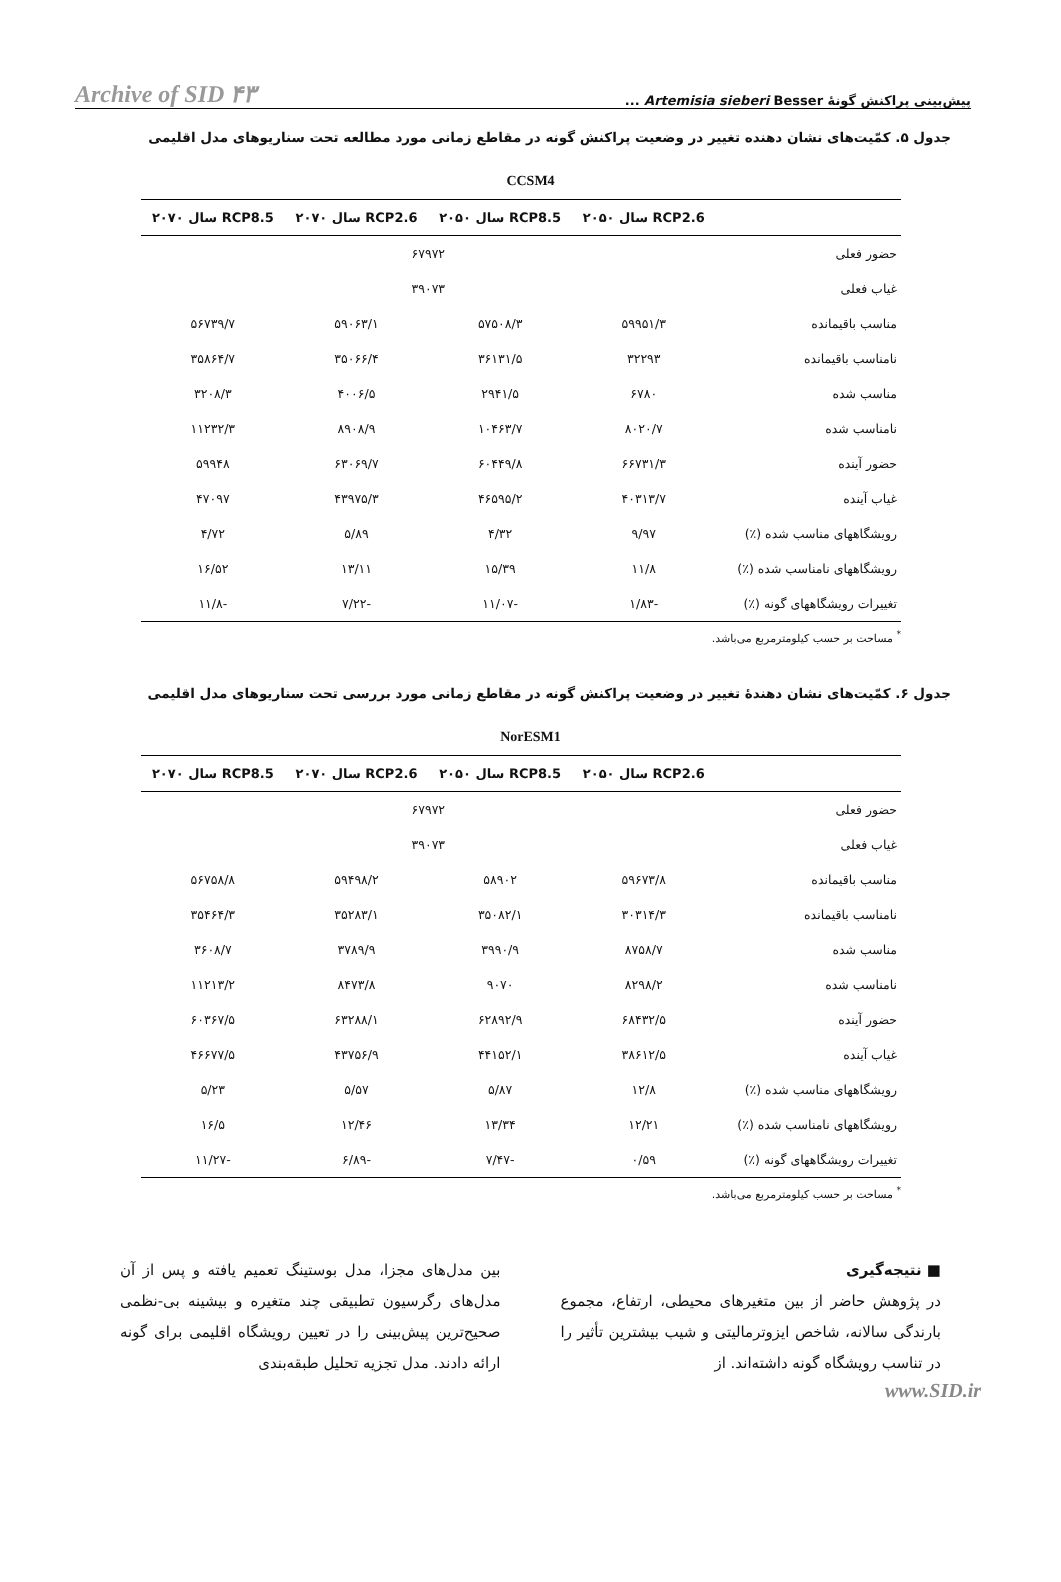پیش‌بینی پراکنش گونهٔ Artemisia sieberi Besser ... Archive of SID ۴۳
جدول ۵. کمّیت‌های نشان دهنده تغییر در وضعیت پراکنش گونه در مقاطع زمانی مورد مطالعه تحت سناریوهای مدل اقلیمی
CCSM4
| | RCP2.6 سال ۲۰۵۰ | RCP8.5 سال ۲۰۵۰ | RCP2.6 سال ۲۰۷۰ | RCP8.5 سال ۲۰۷۰ |
| --- | --- | --- | --- | --- |
| حضور فعلی | ۶۷۹۷۲ | | | |
| غیاب فعلی | ۳۹۰۷۳ | | | |
| مناسب باقیمانده | ۵۹۹۵۱/۳ | ۵۷۵۰۸/۳ | ۵۹۰۶۳/۱ | ۵۶۷۳۹/۷ |
| نامناسب باقیمانده | ۳۲۲۹۳ | ۳۶۱۳۱/۵ | ۳۵۰۶۶/۴ | ۳۵۸۶۴/۷ |
| مناسب شده | ۶۷۸۰ | ۲۹۴۱/۵ | ۴۰۰۶/۵ | ۳۲۰۸/۳ |
| نامناسب شده | ۸۰۲۰/۷ | ۱۰۴۶۳/۷ | ۸۹۰۸/۹ | ۱۱۲۳۲/۳ |
| حضور آینده | ۶۶۷۳۱/۳ | ۶۰۴۴۹/۸ | ۶۳۰۶۹/۷ | ۵۹۹۴۸ |
| غیاب آینده | ۴۰۳۱۳/۷ | ۴۶۵۹۵/۲ | ۴۳۹۷۵/۳ | ۴۷۰۹۷ |
| رویشگاههای مناسب شده (٪) | ۹/۹۷ | ۴/۳۲ | ۵/۸۹ | ۴/۷۲ |
| رویشگاههای نامناسب شده (٪) | ۱۱/۸ | ۱۵/۳۹ | ۱۳/۱۱ | ۱۶/۵۲ |
| تغییرات رویشگاههای گونه (٪) | -۱/۸۳ | -۱۱/۰۷ | -۷/۲۲ | -۱۱/۸ |
<sup>*</sup> مساحت بر حسب کیلومترمربع می‌باشد.
جدول ۶. کمّیت‌های نشان دهندهٔ تغییر در وضعیت پراکنش گونه در مقاطع زمانی مورد بررسی تحت سناریوهای مدل اقلیمی
NorESM1
| | RCP2.6 سال ۲۰۵۰ | RCP8.5 سال ۲۰۵۰ | RCP2.6 سال ۲۰۷۰ | RCP8.5 سال ۲۰۷۰ |
| --- | --- | --- | --- | --- |
| حضور فعلی | ۶۷۹۷۲ | | | |
| غیاب فعلی | ۳۹۰۷۳ | | | |
| مناسب باقیمانده | ۵۹۶۷۳/۸ | ۵۸۹۰۲ | ۵۹۴۹۸/۲ | ۵۶۷۵۸/۸ |
| نامناسب باقیمانده | ۳۰۳۱۴/۳ | ۳۵۰۸۲/۱ | ۳۵۲۸۳/۱ | ۳۵۴۶۴/۳ |
| مناسب شده | ۸۷۵۸/۷ | ۳۹۹۰/۹ | ۳۷۸۹/۹ | ۳۶۰۸/۷ |
| نامناسب شده | ۸۲۹۸/۲ | ۹۰۷۰ | ۸۴۷۳/۸ | ۱۱۲۱۳/۲ |
| حضور آینده | ۶۸۴۳۲/۵ | ۶۲۸۹۲/۹ | ۶۳۲۸۸/۱ | ۶۰۳۶۷/۵ |
| غیاب آینده | ۳۸۶۱۲/۵ | ۴۴۱۵۲/۱ | ۴۳۷۵۶/۹ | ۴۶۶۷۷/۵ |
| رویشگاههای مناسب شده (٪) | ۱۲/۸ | ۵/۸۷ | ۵/۵۷ | ۵/۲۳ |
| رویشگاههای نامناسب شده (٪) | ۱۲/۲۱ | ۱۳/۳۴ | ۱۲/۴۶ | ۱۶/۵ |
| تغییرات رویشگاههای گونه (٪) | ۰/۵۹ | -۷/۴۷ | -۶/۸۹ | -۱۱/۲۷ |
<sup>*</sup> مساحت بر حسب کیلومترمربع می‌باشد.
■ نتیجه‌گیری
در پژوهش حاضر از بین متغیرهای محیطی، ارتفاع، مجموع بارندگی سالانه، شاخص ایزوترمالیتی و شیب بیشترین تأثیر را در تناسب رویشگاه گونه داشته‌اند. از
بین مدل‌های مجزا، مدل بوستینگ تعمیم یافته و پس از آن مدل‌های رگرسیون تطبیقی چند متغیره و بیشینه بی-نظمی صحیح‌ترین پیش‌بینی را در تعیین رویشگاه اقلیمی برای گونه ارائه دادند. مدل تجزیه تحلیل طبقه‌بندی
www.SID.ir